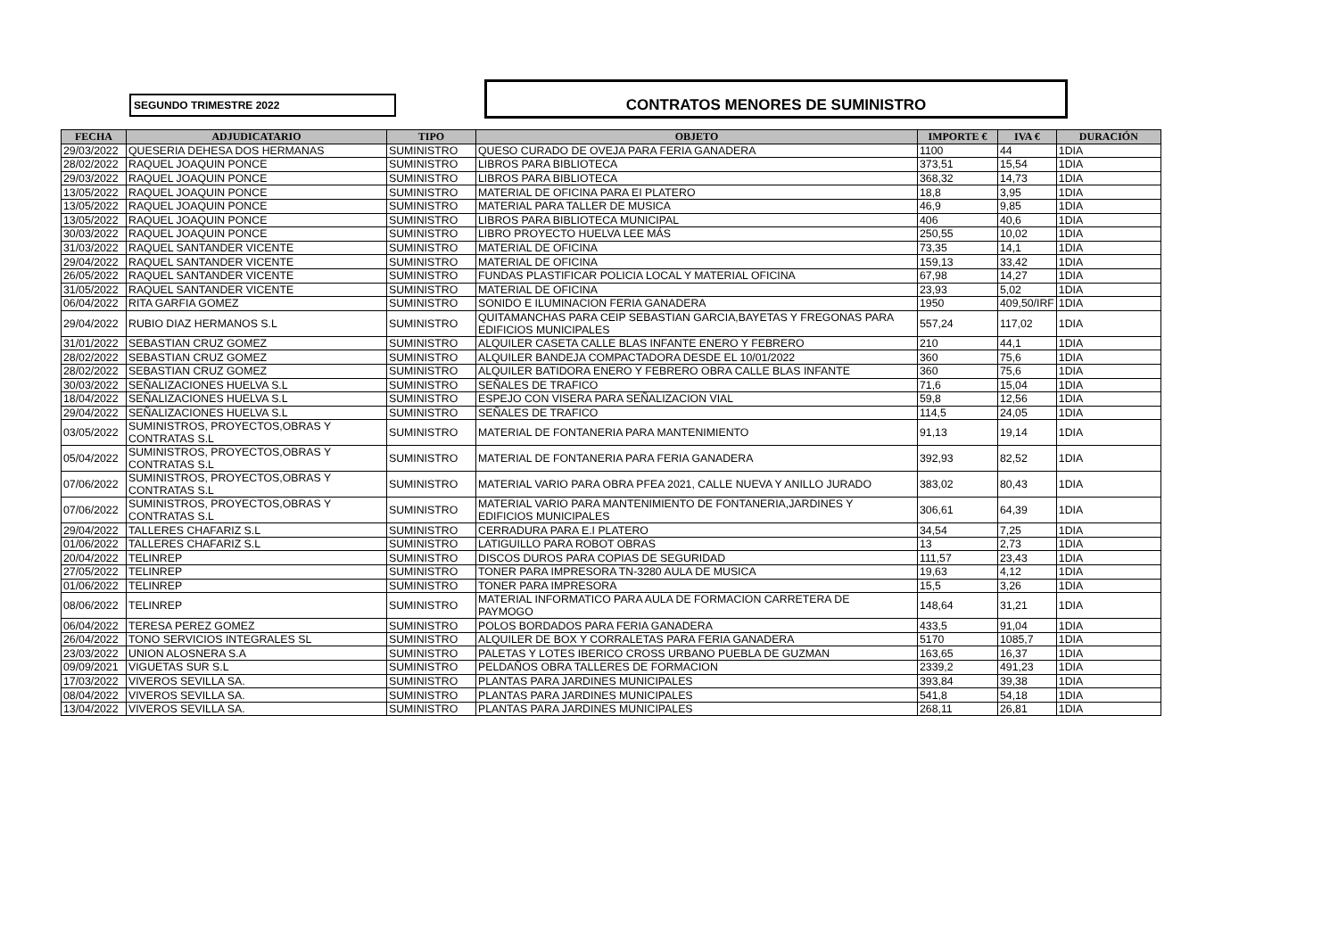SEGUNDO TRIMESTRE 2022
CONTRATOS MENORES DE SUMINISTRO
| FECHA | ADJUDICATARIO | TIPO | OBJETO | IMPORTE € | IVA € | DURACIÓN |
| --- | --- | --- | --- | --- | --- | --- |
| 29/03/2022 | QUESERIA DEHESA DOS HERMANAS | SUMINISTRO | QUESO CURADO DE OVEJA PARA FERIA GANADERA | 1100 | 44 | 1DIA |
| 28/02/2022 | RAQUEL JOAQUIN PONCE | SUMINISTRO | LIBROS PARA BIBLIOTECA | 373,51 | 15,54 | 1DIA |
| 29/03/2022 | RAQUEL JOAQUIN PONCE | SUMINISTRO | LIBROS PARA BIBLIOTECA | 368,32 | 14,73 | 1DIA |
| 13/05/2022 | RAQUEL JOAQUIN PONCE | SUMINISTRO | MATERIAL DE OFICINA PARA EI PLATERO | 18,8 | 3,95 | 1DIA |
| 13/05/2022 | RAQUEL JOAQUIN PONCE | SUMINISTRO | MATERIAL PARA TALLER DE MUSICA | 46,9 | 9,85 | 1DIA |
| 13/05/2022 | RAQUEL JOAQUIN PONCE | SUMINISTRO | LIBROS PARA BIBLIOTECA MUNICIPAL | 406 | 40,6 | 1DIA |
| 30/03/2022 | RAQUEL JOAQUIN PONCE | SUMINISTRO | LIBRO PROYECTO HUELVA LEE MÁS | 250,55 | 10,02 | 1DIA |
| 31/03/2022 | RAQUEL SANTANDER VICENTE | SUMINISTRO | MATERIAL DE OFICINA | 73,35 | 14,1 | 1DIA |
| 29/04/2022 | RAQUEL SANTANDER VICENTE | SUMINISTRO | MATERIAL DE OFICINA | 159,13 | 33,42 | 1DIA |
| 26/05/2022 | RAQUEL SANTANDER VICENTE | SUMINISTRO | FUNDAS PLASTIFICAR POLICIA LOCAL Y MATERIAL OFICINA | 67,98 | 14,27 | 1DIA |
| 31/05/2022 | RAQUEL SANTANDER VICENTE | SUMINISTRO | MATERIAL DE OFICINA | 23,93 | 5,02 | 1DIA |
| 06/04/2022 | RITA GARFIA GOMEZ | SUMINISTRO | SONIDO E ILUMINACION FERIA GANADERA | 1950 | 409,50/IRF | 1DIA |
| 29/04/2022 | RUBIO DIAZ HERMANOS S.L | SUMINISTRO | QUITAMANCHAS PARA CEIP SEBASTIAN GARCIA,BAYETAS Y FREGONAS PARA EDIFICIOS MUNICIPALES | 557,24 | 117,02 | 1DIA |
| 31/01/2022 | SEBASTIAN CRUZ GOMEZ | SUMINISTRO | ALQUILER CASETA CALLE BLAS INFANTE ENERO Y FEBRERO | 210 | 44,1 | 1DIA |
| 28/02/2022 | SEBASTIAN CRUZ GOMEZ | SUMINISTRO | ALQUILER BANDEJA COMPACTADORA DESDE EL 10/01/2022 | 360 | 75,6 | 1DIA |
| 28/02/2022 | SEBASTIAN CRUZ GOMEZ | SUMINISTRO | ALQUILER BATIDORA ENERO Y FEBRERO OBRA CALLE BLAS INFANTE | 360 | 75,6 | 1DIA |
| 30/03/2022 | SEÑALIZACIONES HUELVA S.L | SUMINISTRO | SEÑALES DE TRAFICO | 71,6 | 15,04 | 1DIA |
| 18/04/2022 | SEÑALIZACIONES HUELVA S.L | SUMINISTRO | ESPEJO CON VISERA PARA SEÑALIZACION VIAL | 59,8 | 12,56 | 1DIA |
| 29/04/2022 | SEÑALIZACIONES HUELVA S.L | SUMINISTRO | SEÑALES DE TRAFICO | 114,5 | 24,05 | 1DIA |
| 03/05/2022 | SUMINISTROS, PROYECTOS,OBRAS Y CONTRATAS S.L | SUMINISTRO | MATERIAL DE FONTANERIA PARA MANTENIMIENTO | 91,13 | 19,14 | 1DIA |
| 05/04/2022 | SUMINISTROS, PROYECTOS,OBRAS Y CONTRATAS S.L | SUMINISTRO | MATERIAL DE FONTANERIA PARA FERIA GANADERA | 392,93 | 82,52 | 1DIA |
| 07/06/2022 | SUMINISTROS, PROYECTOS,OBRAS Y CONTRATAS S.L | SUMINISTRO | MATERIAL VARIO PARA OBRA PFEA 2021, CALLE NUEVA Y ANILLO JURADO | 383,02 | 80,43 | 1DIA |
| 07/06/2022 | SUMINISTROS, PROYECTOS,OBRAS Y CONTRATAS S.L | SUMINISTRO | MATERIAL VARIO PARA MANTENIMIENTO DE FONTANERIA,JARDINES Y EDIFICIOS MUNICIPALES | 306,61 | 64,39 | 1DIA |
| 29/04/2022 | TALLERES CHAFARIZ S.L | SUMINISTRO | CERRADURA PARA E.I PLATERO | 34,54 | 7,25 | 1DIA |
| 01/06/2022 | TALLERES CHAFARIZ S.L | SUMINISTRO | LATIGUILLO PARA ROBOT OBRAS | 13 | 2,73 | 1DIA |
| 20/04/2022 | TELINREP | SUMINISTRO | DISCOS DUROS PARA COPIAS DE SEGURIDAD | 111,57 | 23,43 | 1DIA |
| 27/05/2022 | TELINREP | SUMINISTRO | TONER PARA IMPRESORA TN-3280 AULA DE MUSICA | 19,63 | 4,12 | 1DIA |
| 01/06/2022 | TELINREP | SUMINISTRO | TONER PARA IMPRESORA | 15,5 | 3,26 | 1DIA |
| 08/06/2022 | TELINREP | SUMINISTRO | MATERIAL INFORMATICO PARA AULA DE FORMACION CARRETERA DE PAYMOGO | 148,64 | 31,21 | 1DIA |
| 06/04/2022 | TERESA PEREZ GOMEZ | SUMINISTRO | POLOS BORDADOS PARA FERIA GANADERA | 433,5 | 91,04 | 1DIA |
| 26/04/2022 | TONO SERVICIOS INTEGRALES SL | SUMINISTRO | ALQUILER DE BOX Y CORRALETAS PARA FERIA GANADERA | 5170 | 1085,7 | 1DIA |
| 23/03/2022 | UNION ALOSNERA S.A | SUMINISTRO | PALETAS Y LOTES IBERICO CROSS URBANO PUEBLA DE GUZMAN | 163,65 | 16,37 | 1DIA |
| 09/09/2021 | VIGUETAS SUR S.L | SUMINISTRO | PELDAÑOS OBRA TALLERES DE FORMACION | 2339,2 | 491,23 | 1DIA |
| 17/03/2022 | VIVEROS SEVILLA SA. | SUMINISTRO | PLANTAS PARA JARDINES MUNICIPALES | 393,84 | 39,38 | 1DIA |
| 08/04/2022 | VIVEROS SEVILLA SA. | SUMINISTRO | PLANTAS PARA JARDINES MUNICIPALES | 541,8 | 54,18 | 1DIA |
| 13/04/2022 | VIVEROS SEVILLA SA. | SUMINISTRO | PLANTAS PARA JARDINES MUNICIPALES | 268,11 | 26,81 | 1DIA |